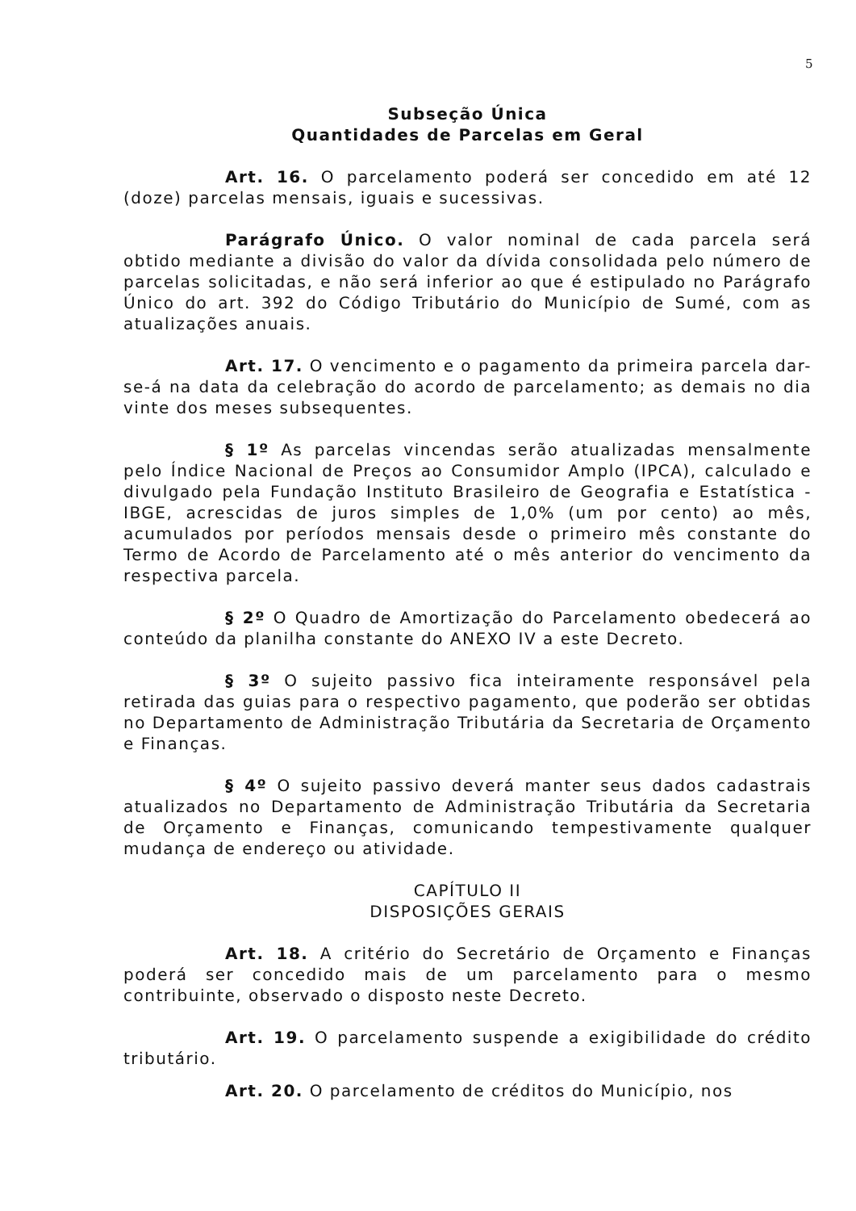5
Subseção Única
Quantidades de Parcelas em Geral
Art. 16. O parcelamento poderá ser concedido em até 12 (doze) parcelas mensais, iguais e sucessivas.
Parágrafo Único. O valor nominal de cada parcela será obtido mediante a divisão do valor da dívida consolidada pelo número de parcelas solicitadas, e não será inferior ao que é estipulado no Parágrafo Único do art. 392 do Código Tributário do Município de Sumé, com as atualizações anuais.
Art. 17. O vencimento e o pagamento da primeira parcela dar-se-á na data da celebração do acordo de parcelamento; as demais no dia vinte dos meses subsequentes.
§ 1º As parcelas vincendas serão atualizadas mensalmente pelo Índice Nacional de Preços ao Consumidor Amplo (IPCA), calculado e divulgado pela Fundação Instituto Brasileiro de Geografia e Estatística - IBGE, acrescidas de juros simples de 1,0% (um por cento) ao mês, acumulados por períodos mensais desde o primeiro mês constante do Termo de Acordo de Parcelamento até o mês anterior do vencimento da respectiva parcela.
§ 2º O Quadro de Amortização do Parcelamento obedecerá ao conteúdo da planilha constante do ANEXO IV a este Decreto.
§ 3º O sujeito passivo fica inteiramente responsável pela retirada das guias para o respectivo pagamento, que poderão ser obtidas no Departamento de Administração Tributária da Secretaria de Orçamento e Finanças.
§ 4º O sujeito passivo deverá manter seus dados cadastrais atualizados no Departamento de Administração Tributária da Secretaria de Orçamento e Finanças, comunicando tempestivamente qualquer mudança de endereço ou atividade.
CAPÍTULO II
DISPOSIÇÕES GERAIS
Art. 18. A critério do Secretário de Orçamento e Finanças poderá ser concedido mais de um parcelamento para o mesmo contribuinte, observado o disposto neste Decreto.
Art. 19. O parcelamento suspende a exigibilidade do crédito tributário.
Art. 20. O parcelamento de créditos do Município, nos